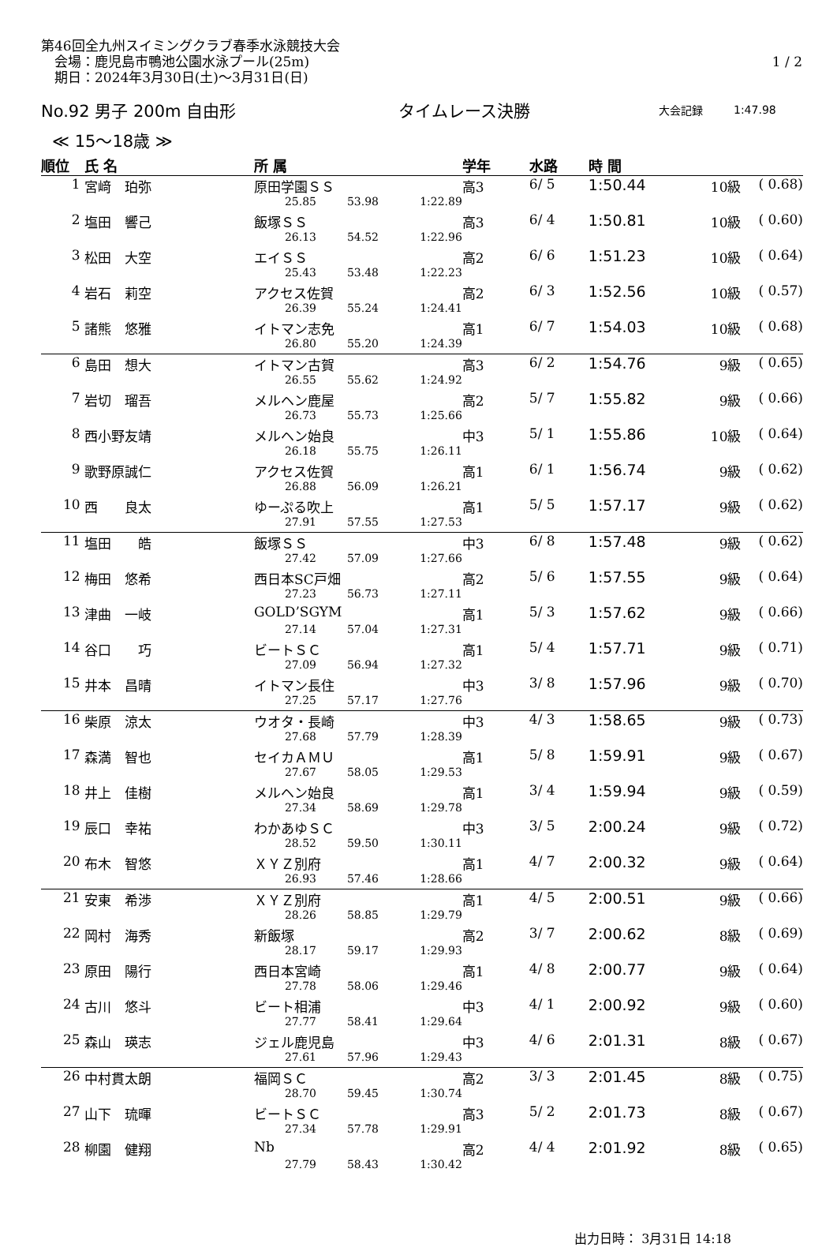第46回全九州スイミングクラブ春季水泳競技大会
　会場：鹿児島市鴨池公園水泳プール(25m) 1 / 2
　期日：2024年3月30日(土)～3月31日(日)
No.92 男子 200m 自由形 タイムレース決勝 大会記録 1:47.98
≪ 15～18歳 ≫
| 順位 | 氏 名 | 所 属 | | | 学年 | 水路 | 時 間 | | |
| --- | --- | --- | --- | --- | --- | --- | --- | --- | --- |
| 1 | 宮﨑 珀弥 | 原田学園ＳＳ | | | 高3 | 6/ 5 | 1:50.44 | 10級 | ( 0.68) |
| | | 25.85 | 53.98 | 1:22.89 | | | | | |
| 2 | 塩田 響己 | 飯塚ＳＳ | | | 高3 | 6/ 4 | 1:50.81 | 10級 | ( 0.60) |
| | | 26.13 | 54.52 | 1:22.96 | | | | | |
| 3 | 松田 大空 | エイＳＳ | | | 高2 | 6/ 6 | 1:51.23 | 10級 | ( 0.64) |
| | | 25.43 | 53.48 | 1:22.23 | | | | | |
| 4 | 岩石 莉空 | アクセス佐賀 | | | 高2 | 6/ 3 | 1:52.56 | 10級 | ( 0.57) |
| | | 26.39 | 55.24 | 1:24.41 | | | | | |
| 5 | 諸熊 悠雅 | イトマン志免 | | | 高1 | 6/ 7 | 1:54.03 | 10級 | ( 0.68) |
| | | 26.80 | 55.20 | 1:24.39 | | | | | |
| 6 | 島田 想大 | イトマン古賀 | | | 高3 | 6/ 2 | 1:54.76 | 9級 | ( 0.65) |
| | | 26.55 | 55.62 | 1:24.92 | | | | | |
| 7 | 岩切 瑠吾 | メルヘン鹿屋 | | | 高2 | 5/ 7 | 1:55.82 | 9級 | ( 0.66) |
| | | 26.73 | 55.73 | 1:25.66 | | | | | |
| 8 | 西小野友靖 | メルヘン始良 | | | 中3 | 5/ 1 | 1:55.86 | 10級 | ( 0.64) |
| | | 26.18 | 55.75 | 1:26.11 | | | | | |
| 9 | 歌野原誠仁 | アクセス佐賀 | | | 高1 | 6/ 1 | 1:56.74 | 9級 | ( 0.62) |
| | | 26.88 | 56.09 | 1:26.21 | | | | | |
| 10 | 西 良太 | ゆーぷる吹上 | | | 高1 | 5/ 5 | 1:57.17 | 9級 | ( 0.62) |
| | | 27.91 | 57.55 | 1:27.53 | | | | | |
| 11 | 塩田 皓 | 飯塚ＳＳ | | | 中3 | 6/ 8 | 1:57.48 | 9級 | ( 0.62) |
| | | 27.42 | 57.09 | 1:27.66 | | | | | |
| 12 | 梅田 悠希 | 西日本SC戸畑 | | | 高2 | 5/ 6 | 1:57.55 | 9級 | ( 0.64) |
| | | 27.23 | 56.73 | 1:27.11 | | | | | |
| 13 | 津曲 一岐 | GOLD’SGYM | | | 高1 | 5/ 3 | 1:57.62 | 9級 | ( 0.66) |
| | | 27.14 | 57.04 | 1:27.31 | | | | | |
| 14 | 谷口 巧 | ビートＳＣ | | | 高1 | 5/ 4 | 1:57.71 | 9級 | ( 0.71) |
| | | 27.09 | 56.94 | 1:27.32 | | | | | |
| 15 | 井本 昌晴 | イトマン長住 | | | 中3 | 3/ 8 | 1:57.96 | 9級 | ( 0.70) |
| | | 27.25 | 57.17 | 1:27.76 | | | | | |
| 16 | 柴原 涼太 | ウオタ・長崎 | | | 中3 | 4/ 3 | 1:58.65 | 9級 | ( 0.73) |
| | | 27.68 | 57.79 | 1:28.39 | | | | | |
| 17 | 森満 智也 | セイカＡＭＵ | | | 高1 | 5/ 8 | 1:59.91 | 9級 | ( 0.67) |
| | | 27.67 | 58.05 | 1:29.53 | | | | | |
| 18 | 井上 佳樹 | メルヘン始良 | | | 高1 | 3/ 4 | 1:59.94 | 9級 | ( 0.59) |
| | | 27.34 | 58.69 | 1:29.78 | | | | | |
| 19 | 辰口 幸祐 | わかあゆＳＣ | | | 中3 | 3/ 5 | 2:00.24 | 9級 | ( 0.72) |
| | | 28.52 | 59.50 | 1:30.11 | | | | | |
| 20 | 布木 智悠 | ＸＹＺ別府 | | | 高1 | 4/ 7 | 2:00.32 | 9級 | ( 0.64) |
| | | 26.93 | 57.46 | 1:28.66 | | | | | |
| 21 | 安東 希渉 | ＸＹＺ別府 | | | 高1 | 4/ 5 | 2:00.51 | 9級 | ( 0.66) |
| | | 28.26 | 58.85 | 1:29.79 | | | | | |
| 22 | 岡村 海秀 | 新飯塚 | | | 高2 | 3/ 7 | 2:00.62 | 8級 | ( 0.69) |
| | | 28.17 | 59.17 | 1:29.93 | | | | | |
| 23 | 原田 陽行 | 西日本宮崎 | | | 高1 | 4/ 8 | 2:00.77 | 9級 | ( 0.64) |
| | | 27.78 | 58.06 | 1:29.46 | | | | | |
| 24 | 古川 悠斗 | ビート相浦 | | | 中3 | 4/ 1 | 2:00.92 | 9級 | ( 0.60) |
| | | 27.77 | 58.41 | 1:29.64 | | | | | |
| 25 | 森山 瑛志 | ジェル鹿児島 | | | 中3 | 4/ 6 | 2:01.31 | 8級 | ( 0.67) |
| | | 27.61 | 57.96 | 1:29.43 | | | | | |
| 26 | 中村貫太朗 | 福岡ＳＣ | | | 高2 | 3/ 3 | 2:01.45 | 8級 | ( 0.75) |
| | | 28.70 | 59.45 | 1:30.74 | | | | | |
| 27 | 山下 琉暉 | ビートＳＣ | | | 高3 | 5/ 2 | 2:01.73 | 8級 | ( 0.67) |
| | | 27.34 | 57.78 | 1:29.91 | | | | | |
| 28 | 柳園 健翔 | Nb | | | 高2 | 4/ 4 | 2:01.92 | 8級 | ( 0.65) |
| | | 27.79 | 58.43 | 1:30.42 | | | | | |
出力日時： 3月31日 14:18